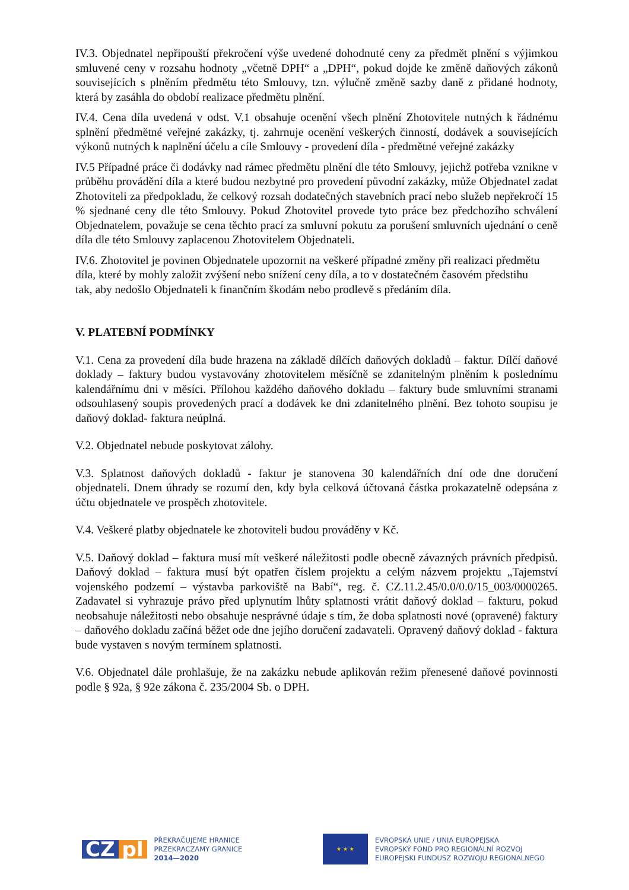IV.3. Objednatel nepřipouští překročení výše uvedené dohodnuté ceny za předmět plnění s výjimkou smluvené ceny v rozsahu hodnoty „včetně DPH“ a „DPH“, pokud dojde ke změně daňových zákonů souvisejících s plněním předmětu této Smlouvy, tzn. výlučně změně sazby daně z přidané hodnoty, která by zasáhla do období realizace předmětu plnění.
IV.4. Cena díla uvedená v odst. V.1 obsahuje ocenění všech plnění Zhotovitele nutných k řádnému splnění předmětné veřejné zakázky, tj. zahrnuje ocenění veškerých činností, dodávek a souvisejících výkonů nutných k naplnění účelu a cíle Smlouvy - provedení díla - předmětné veřejné zakázky
IV.5 Případné práce či dodávky nad rámec předmětu plnění dle této Smlouvy, jejichž potřeba vznikne v průběhu provádění díla a které budou nezbytné pro provedení původní zakázky, může Objednatel zadat Zhotoviteli za předpokladu, že celkový rozsah dodatečných stavebních prací nebo služeb nepřekročí 15 % sjednané ceny dle této Smlouvy. Pokud Zhotovitel provede tyto práce bez předchozího schválení Objednatelem, považuje se cena těchto prací za smluvní pokutu za porušení smluvních ujednání o ceně díla dle této Smlouvy zaplacenou Zhotovitelem Objednateli.
IV.6. Zhotovitel je povinen Objednatele upozornit na veškeré případné změny při realizaci předmětu díla, které by mohly založit zvýšení nebo snížení ceny díla, a to v dostatečném časovém předstihu tak, aby nedošlo Objednateli k finančním škodám nebo prodlevě s předáním díla.
V. PLATEBNÍ PODMÍNKY
V.1. Cena za provedení díla bude hrazena na základě dílčích daňových dokladů – faktur. Dílčí daňové doklady – faktury budou vystavovány zhotovitelem měsíčně se zdanitelným plněním k poslednímu kalendářnímu dni v měsíci. Přílohou každého daňového dokladu – faktury bude smluvními stranami odsouhlasený soupis provedených prací a dodávek ke dni zdanitelného plnění. Bez tohoto soupisu je daňový doklad- faktura neúplná.
V.2. Objednatel nebude poskytovat zálohy.
V.3. Splatnost daňových dokladů - faktur je stanovena 30 kalendářních dní ode dne doručení objednateli. Dnem úhrady se rozumí den, kdy byla celková účtovaná částka prokazatelně odepsána z účtu objednatele ve prospěch zhotovitele.
V.4. Veškeré platby objednatele ke zhotoviteli budou prováděny v Kč.
V.5. Daňový doklad – faktura musí mít veškeré náležitosti podle obecně závazných právních předpisů. Daňový doklad – faktura musí být opatřen číslem projektu a celým názvem projektu „Tajemství vojenského podzemí – výstavba parkoviště na Babí“, reg. č. CZ.11.2.45/0.0/0.0/15_003/0000265. Zadavatel si vyhrazuje právo před uplynutím lhůty splatnosti vrátit daňový doklad – fakturu, pokud neobsahuje náležitosti nebo obsahuje nesprávné údaje s tím, že doba splatnosti nové (opravené) faktury – daňového dokladu začíná běžet ode dne jejího doručení zadavateli. Opravený daňový doklad - faktura bude vystaven s novým termínem splatnosti.
V.6. Objednatel dále prohlašuje, že na zakázku nebude aplikován režim přenesené daňové povinnosti podle § 92a, § 92e zákona č. 235/2004 Sb. o DPH.
CZ pl
PŘEKRAČUJEME HRANICE
PRZEKRACZAMY GRANICE
2014—2020
★ ★ ★
EVROPSKÁ UNIE / UNIA EUROPEJSKA
EVROPSKÝ FOND PRO REGIONÁLNÍ ROZVOJ
EUROPEJSKI FUNDUSZ ROZWOJU REGIONALNEGO